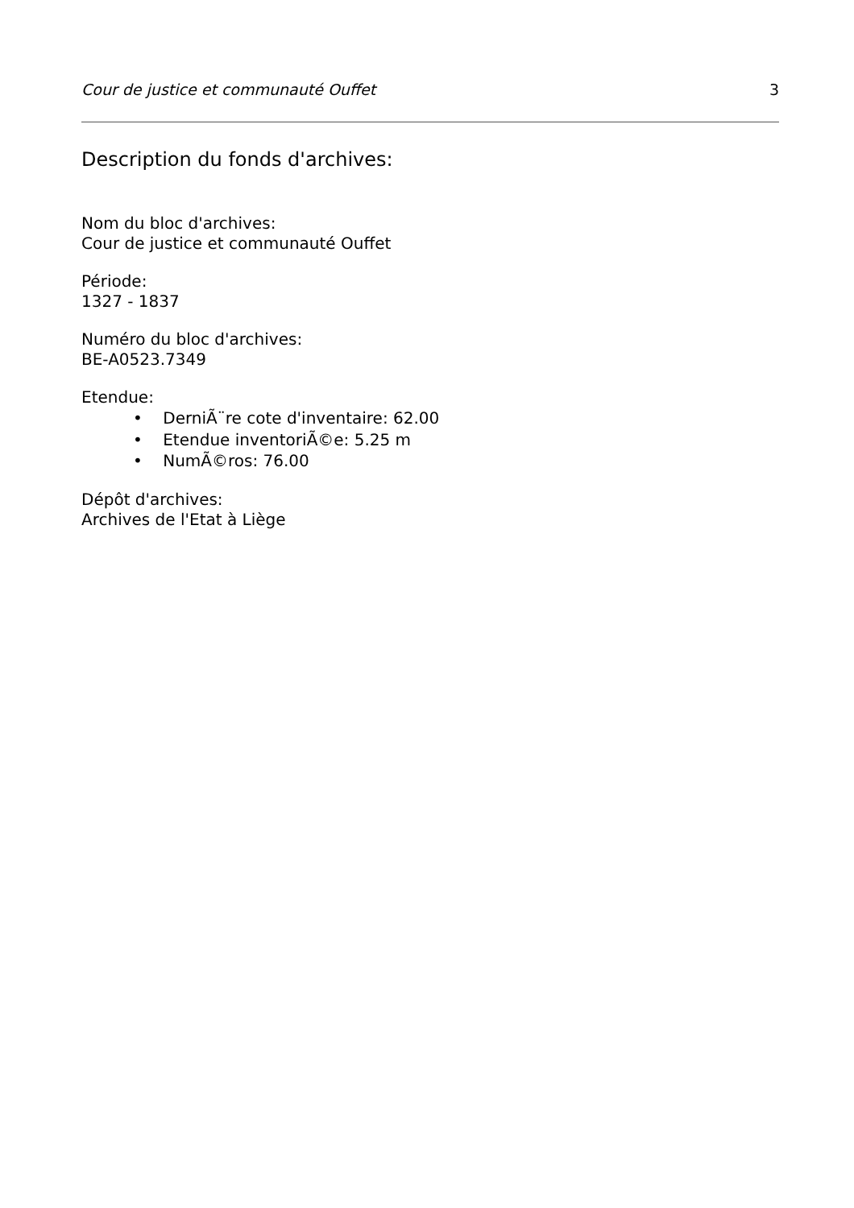Cour de justice et communauté Ouffet 3
Description du fonds d'archives:
Nom du bloc d'archives:
Cour de justice et communauté Ouffet
Période:
1327 - 1837
Numéro du bloc d'archives:
BE-A0523.7349
Etendue:
• DerniÃ¨re cote d'inventaire: 62.00
• Etendue inventoriÃ©e: 5.25 m
• NumÃ©ros: 76.00
Dépôt d'archives:
Archives de l'Etat à Liège